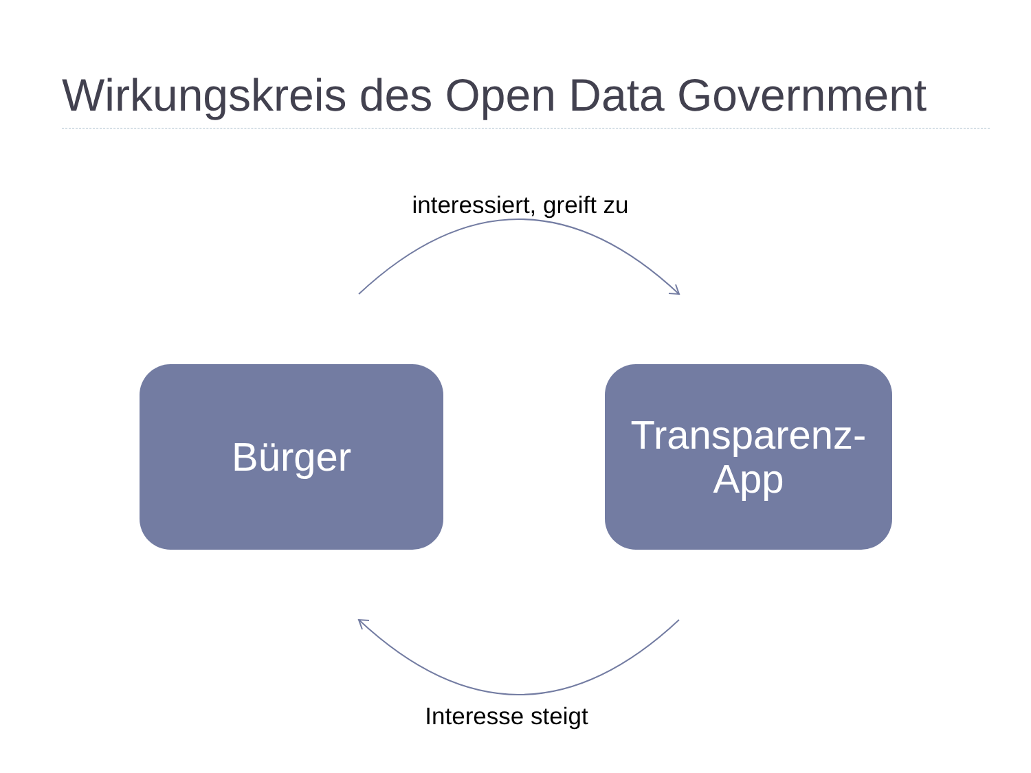Wirkungskreis des Open Data Government
interessiert, greift zu
Bürger
Transparenz-
App
Interesse steigt